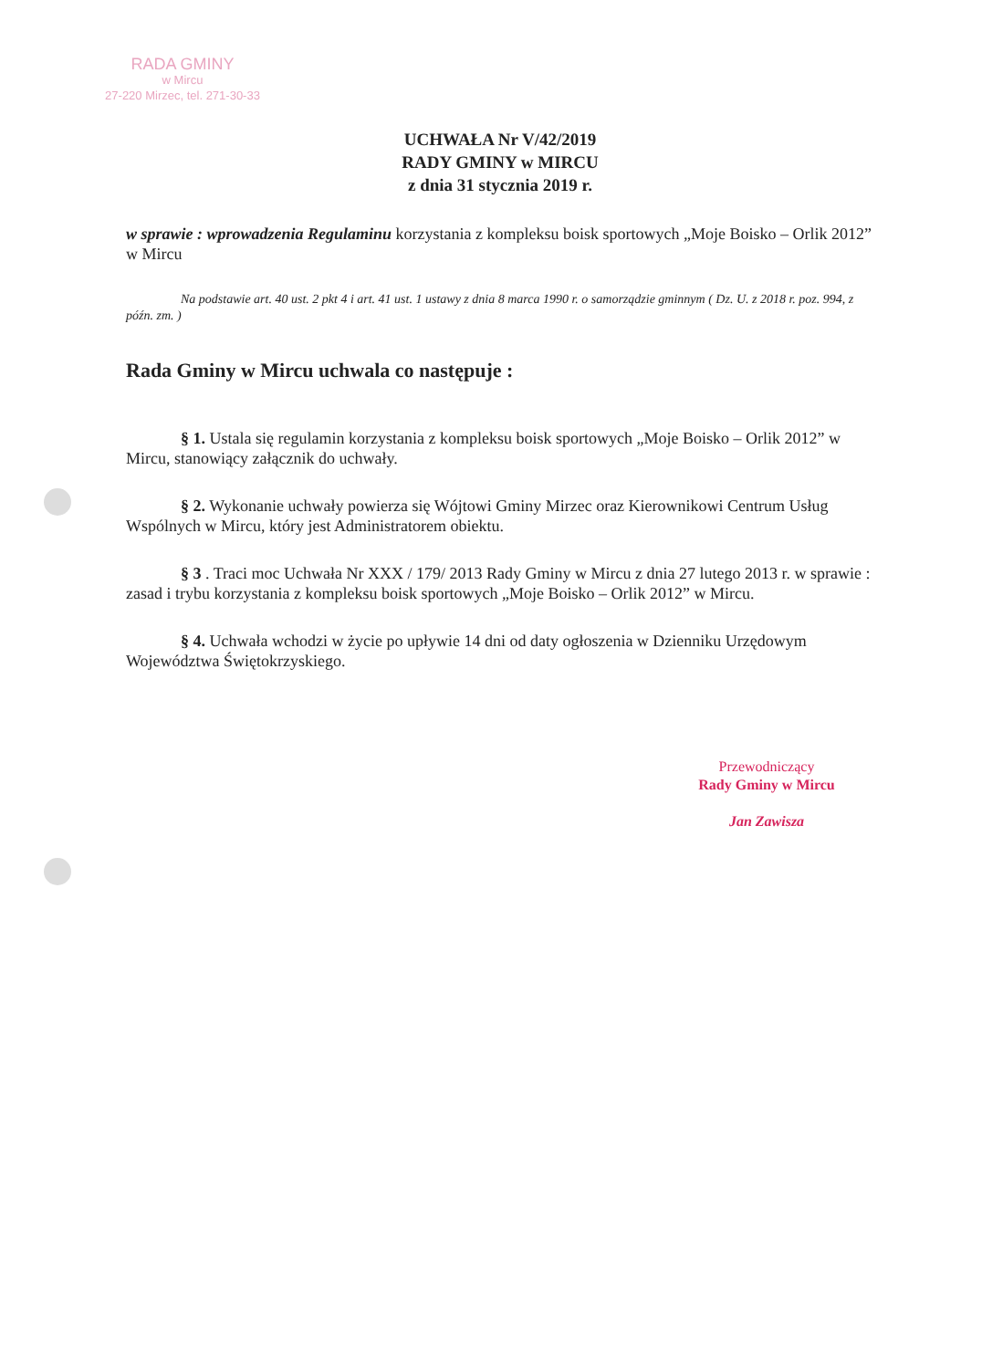RADA GMINY
w Mircu
27-220 Mirzec, tel. 271-30-33
UCHWAŁA Nr V/42/2019
RADY GMINY w MIRCU
z dnia 31 stycznia 2019 r.
w sprawie : wprowadzenia Regulaminu korzystania z kompleksu boisk sportowych „Moje Boisko – Orlik 2012” w Mircu
Na podstawie art. 40 ust. 2 pkt 4 i art. 41 ust. 1 ustawy z dnia 8 marca 1990 r. o samorządzie gminnym ( Dz. U. z 2018 r. poz. 994, z późn. zm. )
Rada Gminy w Mircu uchwala co następuje :
§ 1. Ustala się regulamin korzystania z kompleksu boisk sportowych „Moje Boisko – Orlik 2012” w Mircu, stanowiący załącznik do uchwały.
§ 2. Wykonanie uchwały powierza się Wójtowi Gminy Mirzec oraz Kierownikowi Centrum Usług Wspólnych w Mircu, który jest Administratorem obiektu.
§ 3 . Traci moc Uchwała Nr XXX / 179/ 2013 Rady Gminy w Mircu z dnia 27 lutego 2013 r. w sprawie : zasad i trybu korzystania z kompleksu boisk sportowych „Moje Boisko – Orlik 2012” w Mircu.
§ 4. Uchwała wchodzi w życie po upływie 14 dni od daty ogłoszenia w Dzienniku Urzędowym Województwa Świętokrzyskiego.
Przewodniczący
Rady Gminy w Mircu
Jan Zawisza